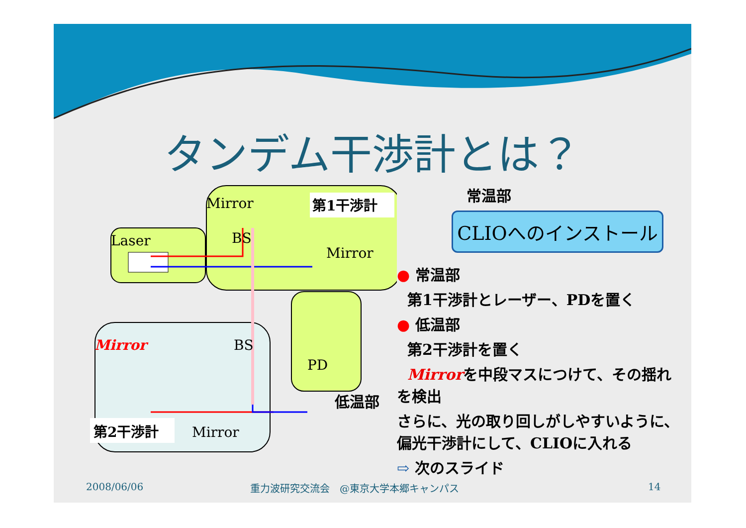タンデム干渉計とは？
Laser
Mirror
第1干渉計
BS
Mirror
Mirror
BS
PD
第2干渉計
Mirror
常温部
CLIOへのインストール
● 常温部
第1干渉計とレーザー、PDを置く
● 低温部
第2干渉計を置く
Mirrorを中段マスにつけて、その揺れを検出
さらに、光の取り回しがしやすいように、偏光干渉計にして、CLIOに入れる
⇨ 次のスライド
低温部
2008/06/06
重力波研究交流会　@東京大学本郷キャンパス
14